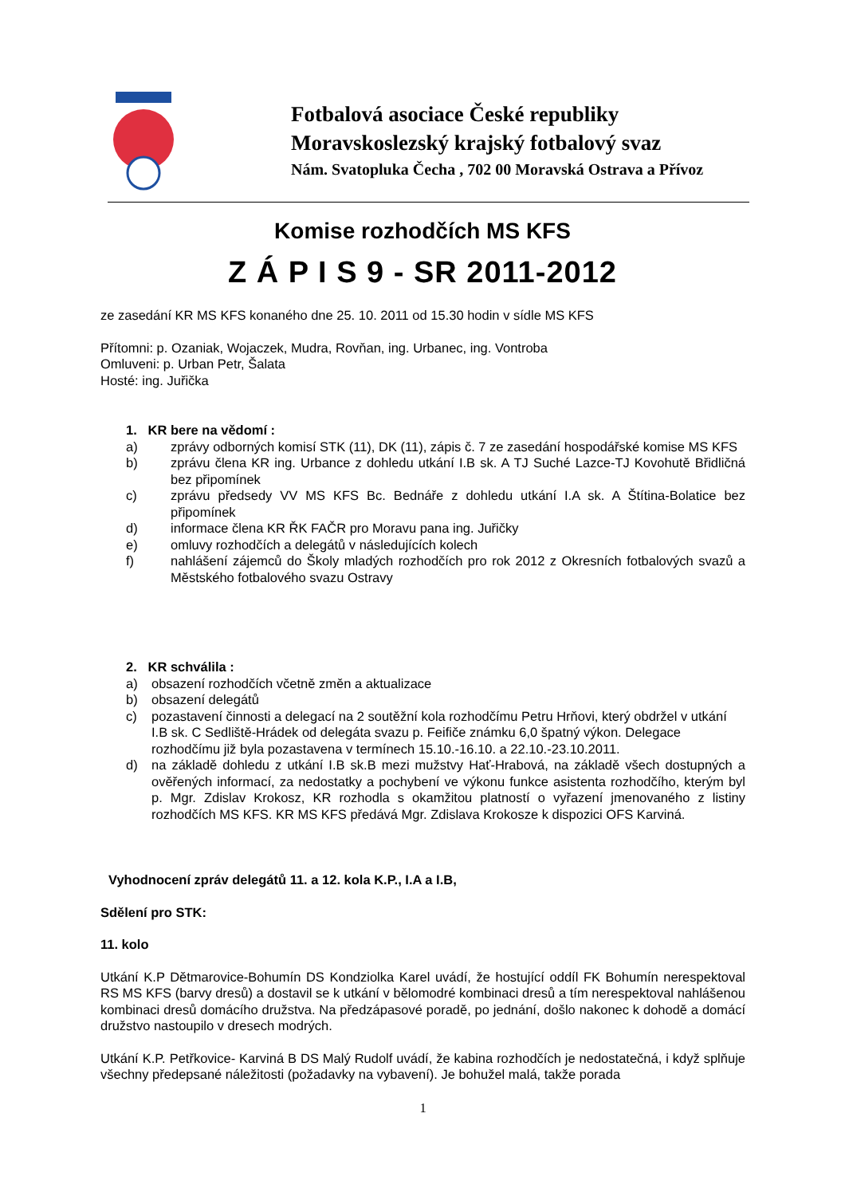Fotbalová asociace České republiky
Moravskoslezský krajský fotbalový svaz
Nám. Svatopluka Čecha , 702 00 Moravská Ostrava a Přívoz
Komise rozhodčích MS KFS
Z Á P I S 9 - SR 2011-2012
ze zasedání KR MS KFS konaného dne 25. 10. 2011 od 15.30 hodin v sídle MS KFS
Přítomni: p. Ozaniak, Wojaczek, Mudra, Rovňan, ing. Urbanec, ing. Vontroba
Omluveni: p. Urban Petr, Šalata
Hosté: ing. Juřička
1. KR bere na vědomí :
a) zprávy odborných komisí STK (11), DK (11), zápis č. 7 ze zasedání hospodářské komise MS KFS
b) zprávu člena KR ing. Urbance z dohledu utkání I.B sk. A TJ Suché Lazce-TJ Kovohutě Břidličná bez připomínek
c) zprávu předsedy VV MS KFS Bc. Bednáře z dohledu utkání I.A sk. A Štítina-Bolatice bez připomínek
d) informace člena KR ŘK FAČR pro Moravu pana ing. Juřičky
e) omluvy rozhodčích a delegátů v následujících kolech
f) nahlášení zájemců do Školy mladých rozhodčích pro rok 2012 z Okresních fotbalových svazů a Městského fotbalového svazu Ostravy
2. KR schválila :
a) obsazení rozhodčích včetně změn a aktualizace
b) obsazení delegátů
c) pozastavení činnosti a delegací na 2 soutěžní kola rozhodčímu Petru Hrňovi, který obdržel v utkání I.B sk. C Sedliště-Hrádek od delegáta svazu p. Feifiče známku 6,0 špatný výkon. Delegace rozhodčímu již byla pozastavena v termínech 15.10.-16.10. a 22.10.-23.10.2011.
d) na základě dohledu z utkání I.B sk.B mezi mužstvy Hať-Hrabová, na základě všech dostupných a ověřených informací, za nedostatky a pochybení ve výkonu funkce asistenta rozhodčího, kterým byl p. Mgr. Zdislav Krokosz, KR rozhodla s okamžitou platností o vyřazení jmenovaného z listiny rozhodčích MS KFS. KR MS KFS předává Mgr. Zdislava Krokosze k dispozici OFS Karviná.
Vyhodnocení zpráv delegátů 11. a 12. kola K.P., I.A a I.B,
Sdělení pro STK:
11. kolo
Utkání K.P Dětmarovice-Bohumín DS Kondziolka Karel uvádí, že hostující oddíl FK Bohumín nerespektoval RS MS KFS (barvy dresů) a dostavil se k utkání v bělomodré kombinaci dresů a tím nerespektoval nahlášenou kombinaci dresů domácího družstva. Na předzápasové poradě, po jednání, došlo nakonec k dohodě a domácí družstvo nastoupilo v dresech modrých.
Utkání K.P. Petřkovice- Karviná B DS Malý Rudolf uvádí, že kabina rozhodčích je nedostatečná, i když splňuje všechny předepsané náležitosti (požadavky na vybavení). Je bohužel malá, takže porada
1